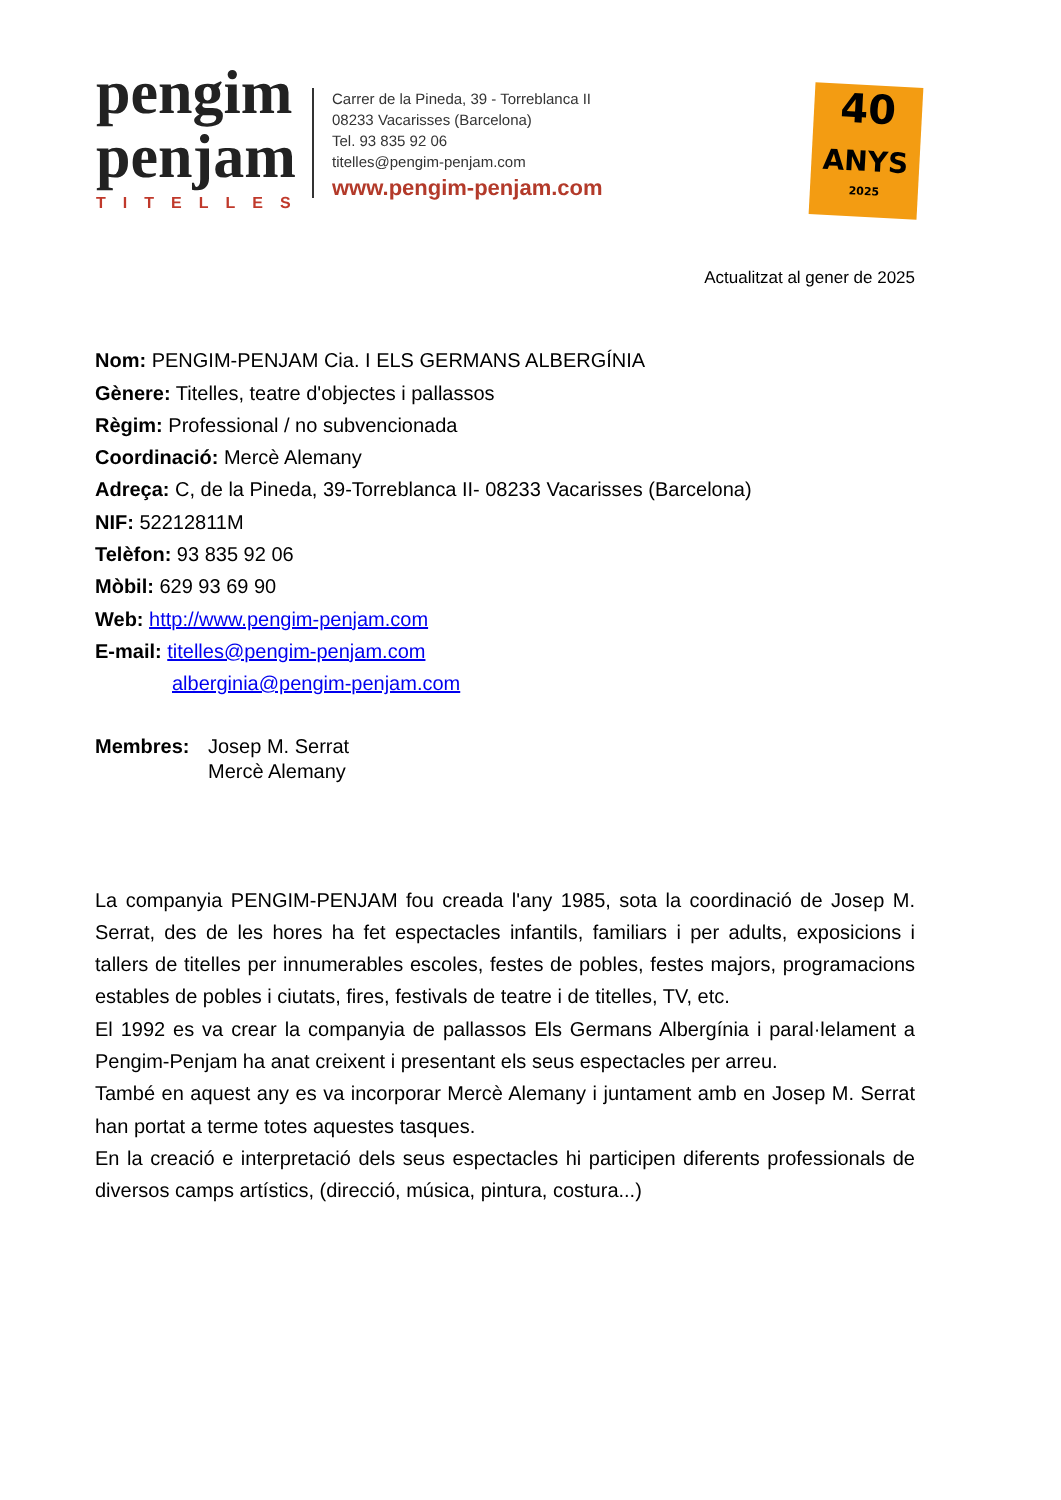pengim
penjam
TITELLES
Carrer de la Pineda, 39 - Torreblanca II
08233 Vacarisses (Barcelona)
Tel. 93 835 92 06
titelles@pengim-penjam.com
www.pengim-penjam.com
40
ANYS
2025
Actualitzat al gener de 2025
Nom: PENGIM-PENJAM Cia. I ELS GERMANS ALBERGÍNIA
Gènere: Titelles, teatre d'objectes i pallassos
Règim: Professional / no subvencionada
Coordinació: Mercè Alemany
Adreça: C, de la Pineda, 39-Torreblanca II- 08233 Vacarisses (Barcelona)
NIF: 52212811M
Telèfon: 93 835 92 06
Mòbil: 629 93 69 90
Web: http://www.pengim-penjam.com
E-mail: titelles@pengim-penjam.com
alberginia@pengim-penjam.com
Membres: Josep M. Serrat
Mercè Alemany
La companyia PENGIM-PENJAM fou creada l'any 1985, sota la coordinació de Josep M. Serrat, des de les hores ha fet espectacles infantils, familiars i per adults, exposicions i tallers de titelles per innumerables escoles, festes de pobles, festes majors, programacions estables de pobles i ciutats, fires, festivals de teatre i de titelles, TV, etc.
El 1992 es va crear la companyia de pallassos Els Germans Albergínia i paral·lelament a Pengim-Penjam ha anat creixent i presentant els seus espectacles per arreu.
També en aquest any es va incorporar Mercè Alemany i juntament amb en Josep M. Serrat han portat a terme totes aquestes tasques.
En la creació e interpretació dels seus espectacles hi participen diferents professionals de diversos camps artístics, (direcció, música, pintura, costura...)